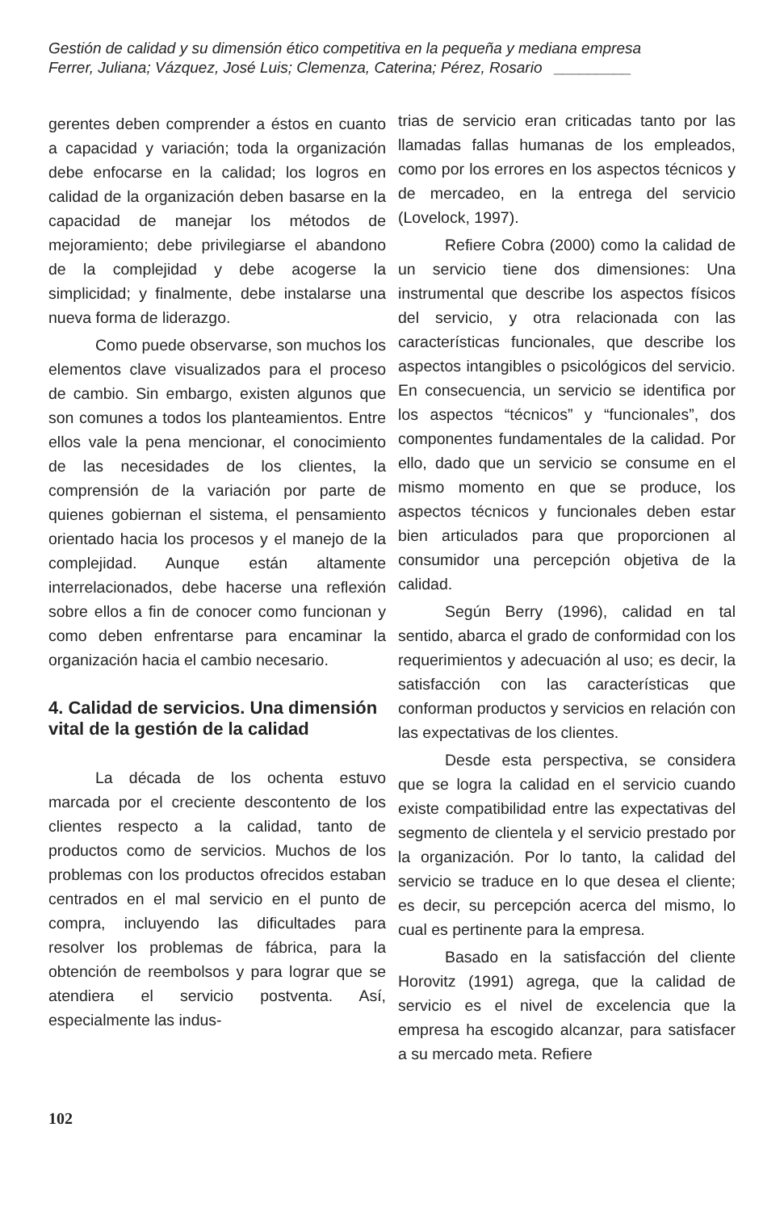Gestión de calidad y su dimensión ético competitiva en la pequeña y mediana empresa
Ferrer, Juliana; Vázquez, José Luis; Clemenza, Caterina; Pérez, Rosario _________
gerentes deben comprender a éstos en cuanto a capacidad y variación; toda la organización debe enfocarse en la calidad; los logros en calidad de la organización deben basarse en la capacidad de manejar los métodos de mejoramiento; debe privilegiarse el abandono de la complejidad y debe acogerse la simplicidad; y finalmente, debe instalarse una nueva forma de liderazgo.
Como puede observarse, son muchos los elementos clave visualizados para el proceso de cambio. Sin embargo, existen algunos que son comunes a todos los planteamientos. Entre ellos vale la pena mencionar, el conocimiento de las necesidades de los clientes, la comprensión de la variación por parte de quienes gobiernan el sistema, el pensamiento orientado hacia los procesos y el manejo de la complejidad. Aunque están altamente interrelacionados, debe hacerse una reflexión sobre ellos a fin de conocer como funcionan y como deben enfrentarse para encaminar la organización hacia el cambio necesario.
4. Calidad de servicios. Una dimensión vital de la gestión de la calidad
La década de los ochenta estuvo marcada por el creciente descontento de los clientes respecto a la calidad, tanto de productos como de servicios. Muchos de los problemas con los productos ofrecidos estaban centrados en el mal servicio en el punto de compra, incluyendo las dificultades para resolver los problemas de fábrica, para la obtención de reembolsos y para lograr que se atendiera el servicio postventa. Así, especialmente las indus-
trias de servicio eran criticadas tanto por las llamadas fallas humanas de los empleados, como por los errores en los aspectos técnicos y de mercadeo, en la entrega del servicio (Lovelock, 1997).
Refiere Cobra (2000) como la calidad de un servicio tiene dos dimensiones: Una instrumental que describe los aspectos físicos del servicio, y otra relacionada con las características funcionales, que describe los aspectos intangibles o psicológicos del servicio. En consecuencia, un servicio se identifica por los aspectos “técnicos” y “funcionales”, dos componentes fundamentales de la calidad. Por ello, dado que un servicio se consume en el mismo momento en que se produce, los aspectos técnicos y funcionales deben estar bien articulados para que proporcionen al consumidor una percepción objetiva de la calidad.
Según Berry (1996), calidad en tal sentido, abarca el grado de conformidad con los requerimientos y adecuación al uso; es decir, la satisfacción con las características que conforman productos y servicios en relación con las expectativas de los clientes.
Desde esta perspectiva, se considera que se logra la calidad en el servicio cuando existe compatibilidad entre las expectativas del segmento de clientela y el servicio prestado por la organización. Por lo tanto, la calidad del servicio se traduce en lo que desea el cliente; es decir, su percepción acerca del mismo, lo cual es pertinente para la empresa.
Basado en la satisfacción del cliente Horovitz (1991) agrega, que la calidad de servicio es el nivel de excelencia que la empresa ha escogido alcanzar, para satisfacer a su mercado meta. Refiere
102